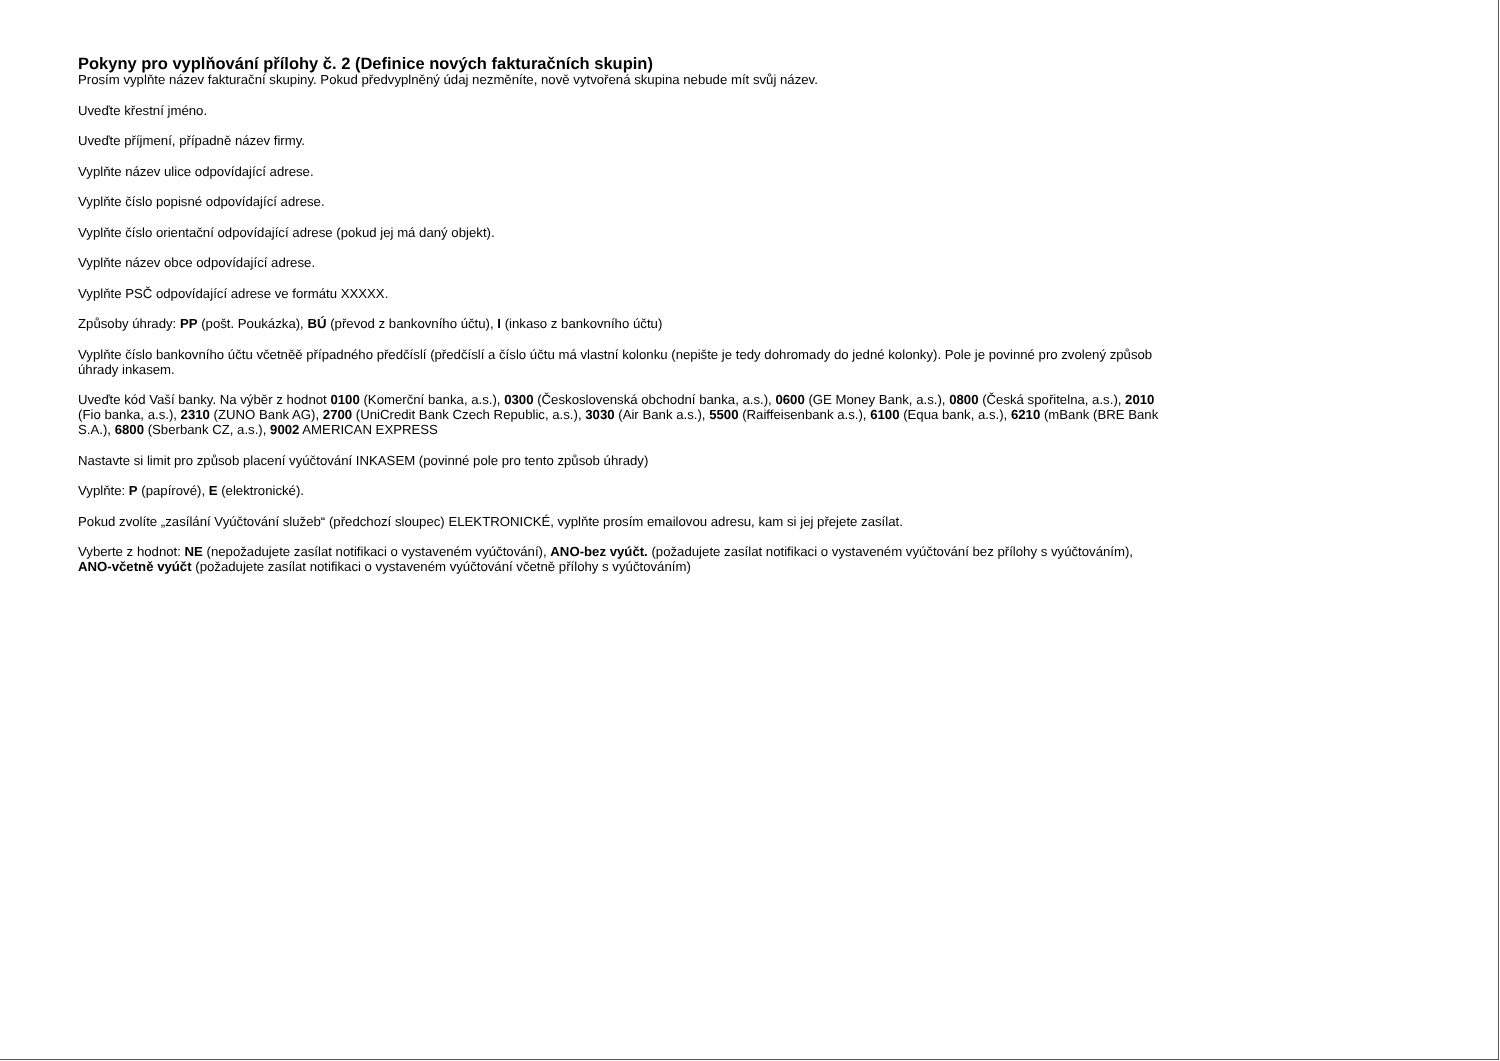Pokyny pro vyplňování přílohy č. 2 (Definice nových fakturačních skupin)
Prosím vyplňte název fakturační skupiny. Pokud předvyplněný údaj nezměníte, nově vytvořená skupina nebude mít svůj název.
Uveďte křestní jméno.
Uveďte příjmení, případně název firmy.
Vyplňte název ulice odpovídající adrese.
Vyplňte číslo popisné odpovídající adrese.
Vyplňte číslo orientační odpovídající adrese (pokud jej má daný objekt).
Vyplňte název obce odpovídající adrese.
Vyplňte PSČ odpovídající adrese ve formátu XXXXX.
Způsoby úhrady: PP (pošt. Poukázka), BÚ (převod z bankovního účtu), I (inkaso z bankovního účtu)
Vyplňte číslo bankovního účtu včetněě případného předčíslí (předčíslí a číslo účtu má vlastní kolonku (nepište je tedy dohromady do jedné kolonky). Pole je povinné pro zvolený způsob úhrady inkasem.
Uveďte kód Vaší banky. Na výběr z hodnot 0100 (Komerční banka, a.s.), 0300 (Československá obchodní banka, a.s.), 0600 (GE Money Bank, a.s.), 0800 (Česká spořitelna, a.s.), 2010 (Fio banka, a.s.), 2310 (ZUNO Bank AG), 2700 (UniCredit Bank Czech Republic, a.s.), 3030 (Air Bank a.s.), 5500 (Raiffeisenbank a.s.), 6100 (Equa bank, a.s.), 6210 (mBank (BRE Bank S.A.), 6800 (Sberbank CZ, a.s.), 9002 AMERICAN EXPRESS
Nastavte si limit pro způsob placení vyúčtování INKASEM (povinné pole pro tento způsob úhrady)
Vyplňte: P (papírové), E (elektronické).
Pokud zvolíte „zasílání Vyúčtování služeb“ (předchozí sloupec) ELEKTRONICKÉ, vyplňte prosím emailovou adresu, kam si jej přejete zasílat.
Vyberte z hodnot: NE (nepožadujete zasílat notifikaci o vystaveném vyúčtování), ANO-bez vyúčt. (požadujete zasílat notifikaci o vystaveném vyúčtování bez přílohy s vyúčtováním), ANO-včetně vyúčt (požadujete zasílat notifikaci o vystaveném vyúčtování včetně přílohy s vyúčtováním)